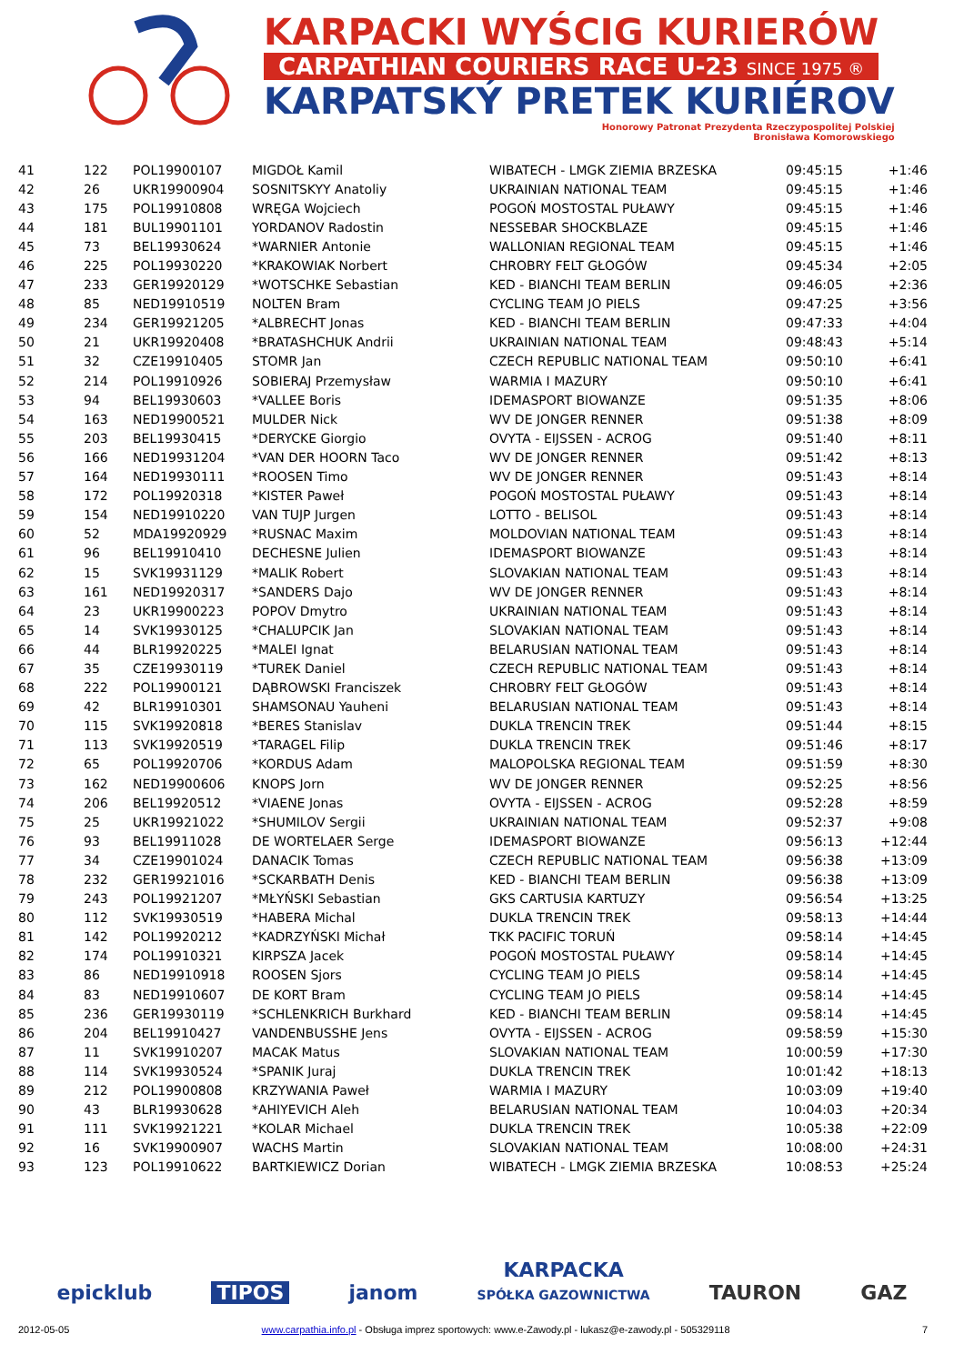KARPACKI WYŚCIG KURIERÓW
CARPATHIAN COURIERS RACE U-23 SINCE 1975 ®
KARPATSKÝ PRETEK KURIÉROV
Honorowy Patronat Prezydenta Rzeczypospolitej Polskiej
Bronisława Komorowskiego
| 41 | 122 | POL19900107 | MIGDOŁ Kamil | WIBATECH - LMGK ZIEMIA BRZESKA | 09:45:15 | +1:46 |
| 42 | 26 | UKR19900904 | SOSNITSKYY Anatoliy | UKRAINIAN NATIONAL TEAM | 09:45:15 | +1:46 |
| 43 | 175 | POL19910808 | WRĘGA Wojciech | POGOŃ MOSTOSTAL PUŁAWY | 09:45:15 | +1:46 |
| 44 | 181 | BUL19901101 | YORDANOV Radostin | NESSEBAR SHOCKBLAZE | 09:45:15 | +1:46 |
| 45 | 73 | BEL19930624 | *WARNIER Antonie | WALLONIAN REGIONAL TEAM | 09:45:15 | +1:46 |
| 46 | 225 | POL19930220 | *KRAKOWIAK Norbert | CHROBRY FELT GŁOGÓW | 09:45:34 | +2:05 |
| 47 | 233 | GER19920129 | *WOTSCHKE Sebastian | KED - BIANCHI TEAM BERLIN | 09:46:05 | +2:36 |
| 48 | 85 | NED19910519 | NOLTEN Bram | CYCLING TEAM JO PIELS | 09:47:25 | +3:56 |
| 49 | 234 | GER19921205 | *ALBRECHT Jonas | KED - BIANCHI TEAM BERLIN | 09:47:33 | +4:04 |
| 50 | 21 | UKR19920408 | *BRATASHCHUK Andrii | UKRAINIAN NATIONAL TEAM | 09:48:43 | +5:14 |
| 51 | 32 | CZE19910405 | STOMR Jan | CZECH REPUBLIC NATIONAL TEAM | 09:50:10 | +6:41 |
| 52 | 214 | POL19910926 | SOBIERAJ Przemysław | WARMIA I MAZURY | 09:50:10 | +6:41 |
| 53 | 94 | BEL19930603 | *VALLEE Boris | IDEMASPORT BIOWANZE | 09:51:35 | +8:06 |
| 54 | 163 | NED19900521 | MULDER Nick | WV DE JONGER RENNER | 09:51:38 | +8:09 |
| 55 | 203 | BEL19930415 | *DERYCKE Giorgio | OVYTA - EIJSSEN - ACROG | 09:51:40 | +8:11 |
| 56 | 166 | NED19931204 | *VAN DER HOORN Taco | WV DE JONGER RENNER | 09:51:42 | +8:13 |
| 57 | 164 | NED19930111 | *ROOSEN Timo | WV DE JONGER RENNER | 09:51:43 | +8:14 |
| 58 | 172 | POL19920318 | *KISTER Paweł | POGOŃ MOSTOSTAL PUŁAWY | 09:51:43 | +8:14 |
| 59 | 154 | NED19910220 | VAN TUJP Jurgen | LOTTO - BELISOL | 09:51:43 | +8:14 |
| 60 | 52 | MDA19920929 | *RUSNAC Maxim | MOLDOVIAN NATIONAL TEAM | 09:51:43 | +8:14 |
| 61 | 96 | BEL19910410 | DECHESNE Julien | IDEMASPORT BIOWANZE | 09:51:43 | +8:14 |
| 62 | 15 | SVK19931129 | *MALIK Robert | SLOVAKIAN NATIONAL TEAM | 09:51:43 | +8:14 |
| 63 | 161 | NED19920317 | *SANDERS Dajo | WV DE JONGER RENNER | 09:51:43 | +8:14 |
| 64 | 23 | UKR19900223 | POPOV Dmytro | UKRAINIAN NATIONAL TEAM | 09:51:43 | +8:14 |
| 65 | 14 | SVK19930125 | *CHALUPCIK Jan | SLOVAKIAN NATIONAL TEAM | 09:51:43 | +8:14 |
| 66 | 44 | BLR19920225 | *MALEI Ignat | BELARUSIAN NATIONAL TEAM | 09:51:43 | +8:14 |
| 67 | 35 | CZE19930119 | *TUREK Daniel | CZECH REPUBLIC NATIONAL TEAM | 09:51:43 | +8:14 |
| 68 | 222 | POL19900121 | DĄBROWSKI Franciszek | CHROBRY FELT GŁOGÓW | 09:51:43 | +8:14 |
| 69 | 42 | BLR19910301 | SHAMSONAU Yauheni | BELARUSIAN NATIONAL TEAM | 09:51:43 | +8:14 |
| 70 | 115 | SVK19920818 | *BERES Stanislav | DUKLA TRENCIN TREK | 09:51:44 | +8:15 |
| 71 | 113 | SVK19920519 | *TARAGEL Filip | DUKLA TRENCIN TREK | 09:51:46 | +8:17 |
| 72 | 65 | POL19920706 | *KORDUS Adam | MALOPOLSKA REGIONAL TEAM | 09:51:59 | +8:30 |
| 73 | 162 | NED19900606 | KNOPS Jorn | WV DE JONGER RENNER | 09:52:25 | +8:56 |
| 74 | 206 | BEL19920512 | *VIAENE Jonas | OVYTA - EIJSSEN - ACROG | 09:52:28 | +8:59 |
| 75 | 25 | UKR19921022 | *SHUMILOV Sergii | UKRAINIAN NATIONAL TEAM | 09:52:37 | +9:08 |
| 76 | 93 | BEL19911028 | DE WORTELAER Serge | IDEMASPORT BIOWANZE | 09:56:13 | +12:44 |
| 77 | 34 | CZE19901024 | DANACIK Tomas | CZECH REPUBLIC NATIONAL TEAM | 09:56:38 | +13:09 |
| 78 | 232 | GER19921016 | *SCKARBATH Denis | KED - BIANCHI TEAM BERLIN | 09:56:38 | +13:09 |
| 79 | 243 | POL19921207 | *MŁYŃSKI Sebastian | GKS CARTUSIA KARTUZY | 09:56:54 | +13:25 |
| 80 | 112 | SVK19930519 | *HABERA Michal | DUKLA TRENCIN TREK | 09:58:13 | +14:44 |
| 81 | 142 | POL19920212 | *KADRZYŃSKI Michał | TKK PACIFIC TORUŃ | 09:58:14 | +14:45 |
| 82 | 174 | POL19910321 | KIRPSZA Jacek | POGOŃ MOSTOSTAL PUŁAWY | 09:58:14 | +14:45 |
| 83 | 86 | NED19910918 | ROOSEN Sjors | CYCLING TEAM JO PIELS | 09:58:14 | +14:45 |
| 84 | 83 | NED19910607 | DE KORT Bram | CYCLING TEAM JO PIELS | 09:58:14 | +14:45 |
| 85 | 236 | GER19930119 | *SCHLENKRICH Burkhard | KED - BIANCHI TEAM BERLIN | 09:58:14 | +14:45 |
| 86 | 204 | BEL19910427 | VANDENBUSSHE Jens | OVYTA - EIJSSEN - ACROG | 09:58:59 | +15:30 |
| 87 | 11 | SVK19910207 | MACAK Matus | SLOVAKIAN NATIONAL TEAM | 10:00:59 | +17:30 |
| 88 | 114 | SVK19930524 | *SPANIK Juraj | DUKLA TRENCIN TREK | 10:01:42 | +18:13 |
| 89 | 212 | POL19900808 | KRZYWANIA Paweł | WARMIA I MAZURY | 10:03:09 | +19:40 |
| 90 | 43 | BLR19930628 | *AHIYEVICH Aleh | BELARUSIAN NATIONAL TEAM | 10:04:03 | +20:34 |
| 91 | 111 | SVK19921221 | *KOLAR Michael | DUKLA TRENCIN TREK | 10:05:38 | +22:09 |
| 92 | 16 | SVK19900907 | WACHS Martin | SLOVAKIAN NATIONAL TEAM | 10:08:00 | +24:31 |
| 93 | 123 | POL19910622 | BARTKIEWICZ Dorian | WIBATECH - LMGK ZIEMIA BRZESKA | 10:08:53 | +25:24 |
epicklub TIPOS janom KARPACKA
SPÓŁKA GAZOWNICTWA TAURON GAZ
2012-05-05 www.carpathia.info.pl - Obsługa imprez sportowych: www.e-Zawody.pl - lukasz@e-zawody.pl - 505329118 7